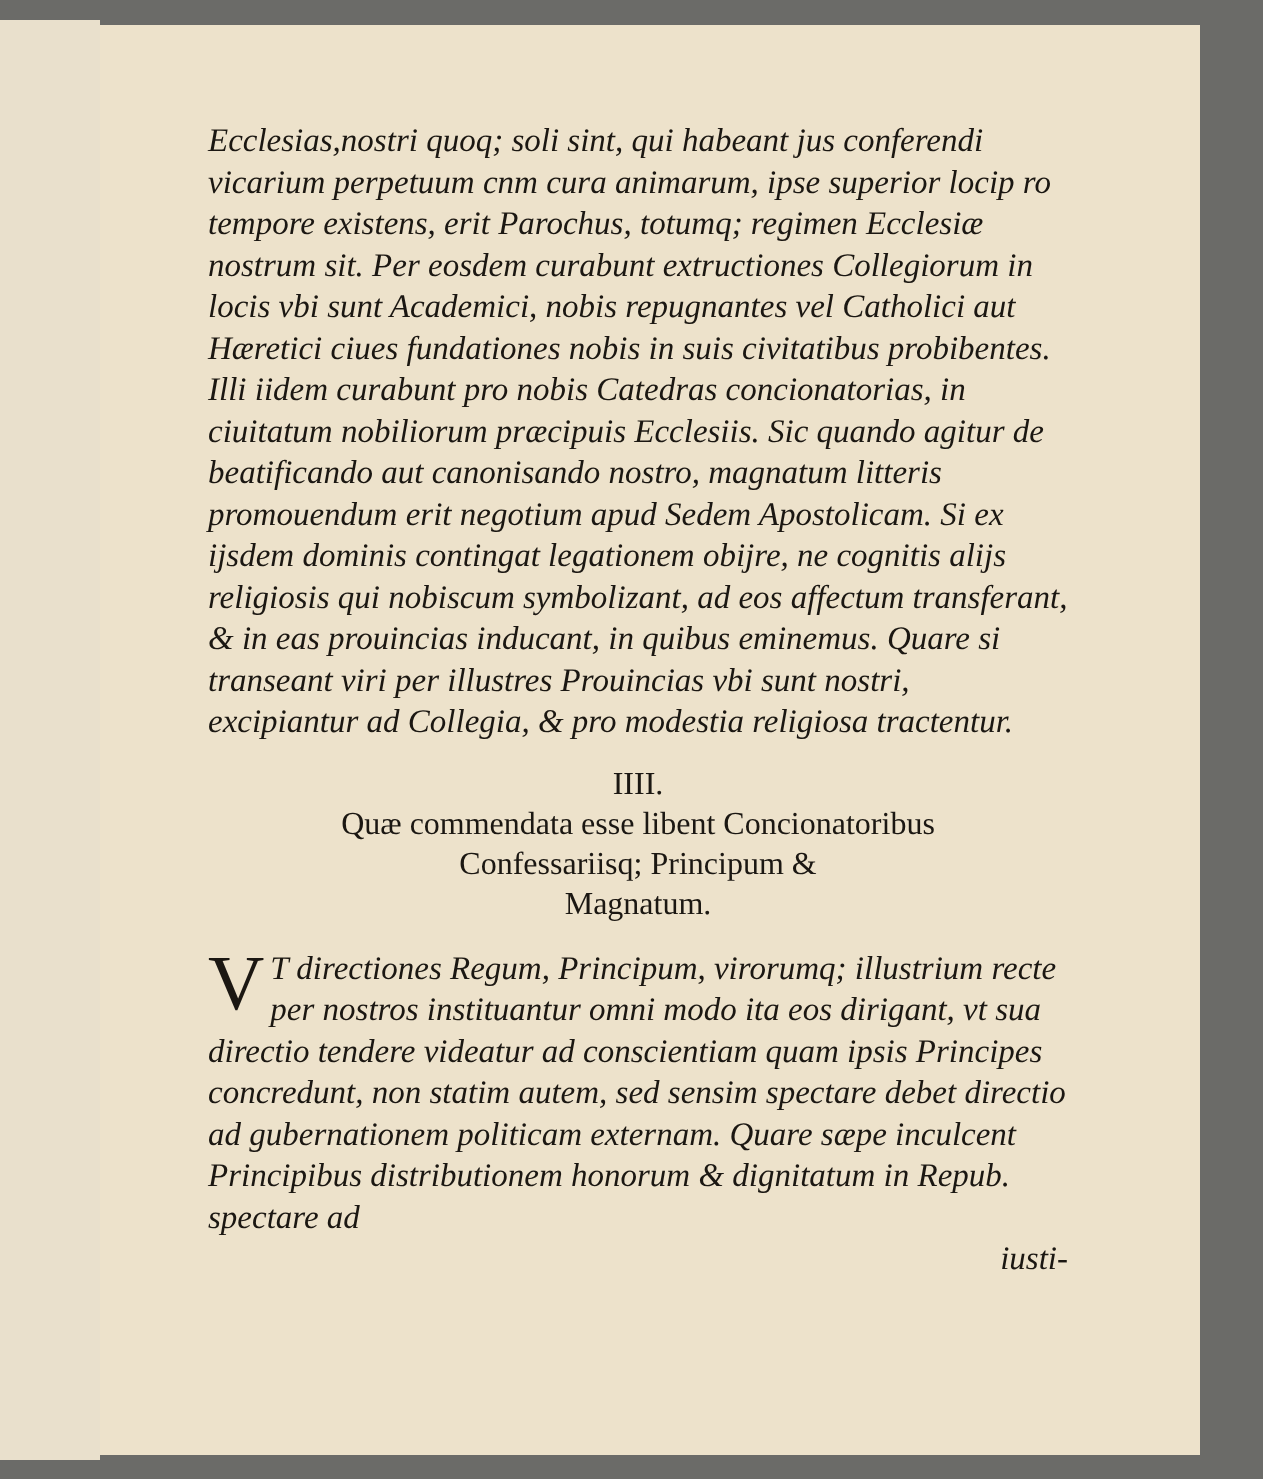Ecclesias,nostri quoq; soli sint, qui habeant jus conferendi vicarium perpetuum cnm cura animarum, ipse superior locip ro tempore existens, erit Parochus, totumq; regimen Ecclesiæ nostrum sit. Per eosdem curabunt extructiones Collegiorum in locis vbi sunt Academici, nobis repugnantes vel Catholici aut Hæretici ciues fundationes nobis in suis civitatibus probibentes. Illi iidem curabunt pro nobis Catedras concionatorias, in ciuitatum nobiliorum præcipuis Ecclesiis. Sic quando agitur de beatificando aut canonisando nostro, magnatum litteris promouendum erit negotium apud Sedem Apostolicam. Si ex ijsdem dominis contingat legationem obijre, ne cognitis alijs religiosis qui nobiscum symbolizant, ad eos affectum transferant, & in eas prouincias inducant, in quibus eminemus. Quare si transeant viri per illustres Prouincias vbi sunt nostri, excipiantur ad Collegia, & pro modestia religiosa tractentur.
IIII.
Quæ commendata esse libent Concionatoribus
Confessariisq; Principum &
Magnatum.
VT directiones Regum, Principum, virorumq; illustrium recte per nostros instituantur omni modo ita eos dirigant, vt sua directio tendere videatur ad conscientiam quam ipsis Principes concredunt, non statim autem, sed sensim spectare debet directio ad gubernationem politicam externam. Quare sæpe inculcent Principibus distributionem honorum & dignitatum in Repub. spectare ad
iusti-